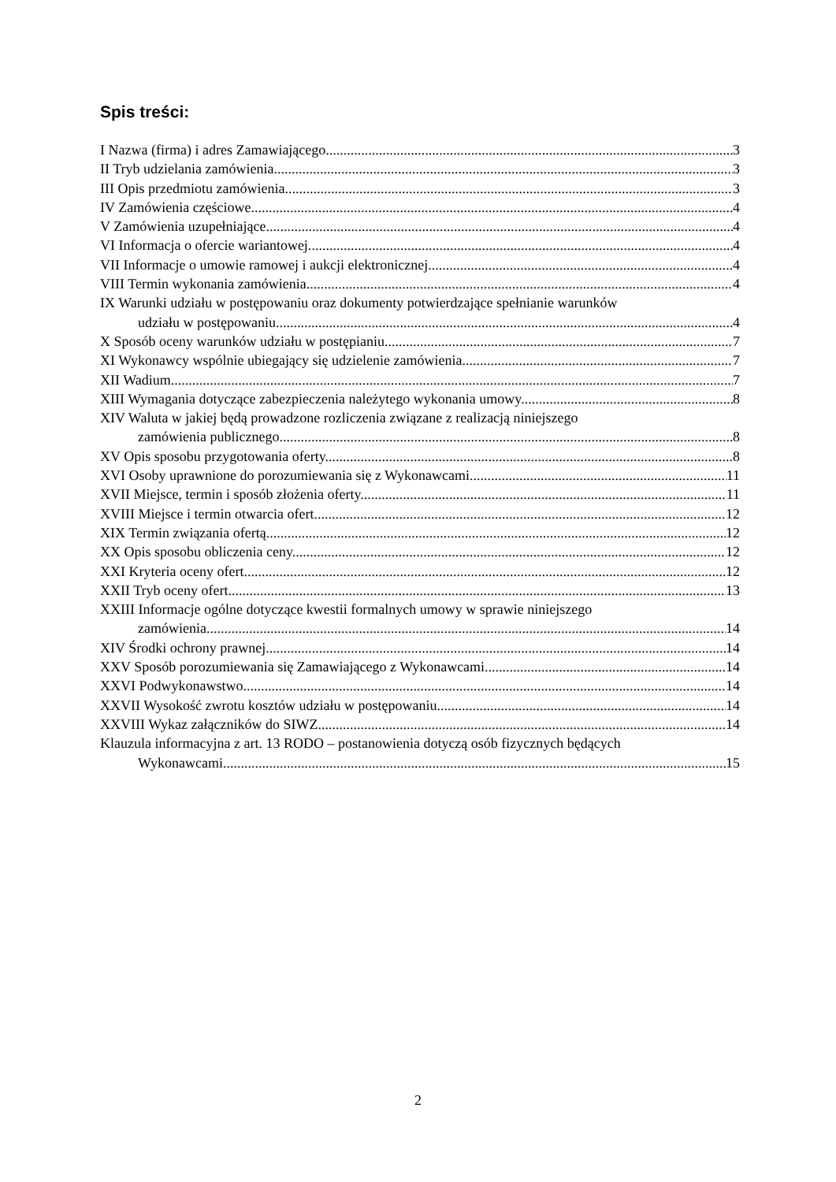Spis treści:
I Nazwa (firma) i adres Zamawiającego. 3
II Tryb udzielania zamówienia. 3
III Opis przedmiotu zamówienia. 3
IV Zamówienia częściowe. 4
V Zamówienia uzupełniające. 4
VI Informacja o ofercie wariantowej. 4
VII Informacje o umowie ramowej i aukcji elektronicznej. 4
VIII Termin wykonania zamówienia. 4
IX Warunki udziału w postępowaniu oraz dokumenty potwierdzające spełnianie warunków
udziału w postępowaniu. 4
X Sposób oceny warunków udziału w postępianiu. 7
XI Wykonawcy wspólnie ubiegający się udzielenie zamówienia. 7
XII Wadium 7
XIII Wymagania dotyczące zabezpieczenia należytego wykonania umowy. 8
XIV Waluta w jakiej będą prowadzone rozliczenia związane z realizacją niniejszego
zamówienia publicznego. 8
XV Opis sposobu przygotowania oferty. 8
XVI Osoby uprawnione do porozumiewania się z Wykonawcami. 11
XVII Miejsce, termin i sposób złożenia oferty. 11
XVIII Miejsce i termin otwarcia ofert. 12
XIX Termin związania ofertą 12
XX Opis sposobu obliczenia ceny. 12
XXI Kryteria oceny ofert. 12
XXII Tryb oceny ofert. 13
XXIII Informacje ogólne dotyczące kwestii formalnych umowy w sprawie niniejszego
zamówienia. 14
XIV Środki ochrony prawnej 14
XXV Sposób porozumiewania się Zamawiającego z Wykonawcami. 14
XXVI Podwykonawstwo. 14
XXVII Wysokość zwrotu kosztów udziału w postępowaniu. 14
XXVIII Wykaz załączników do SIWZ. 14
Klauzula informacyjna z art. 13 RODO – postanowienia dotyczą osób fizycznych będących
Wykonawcami 15
2